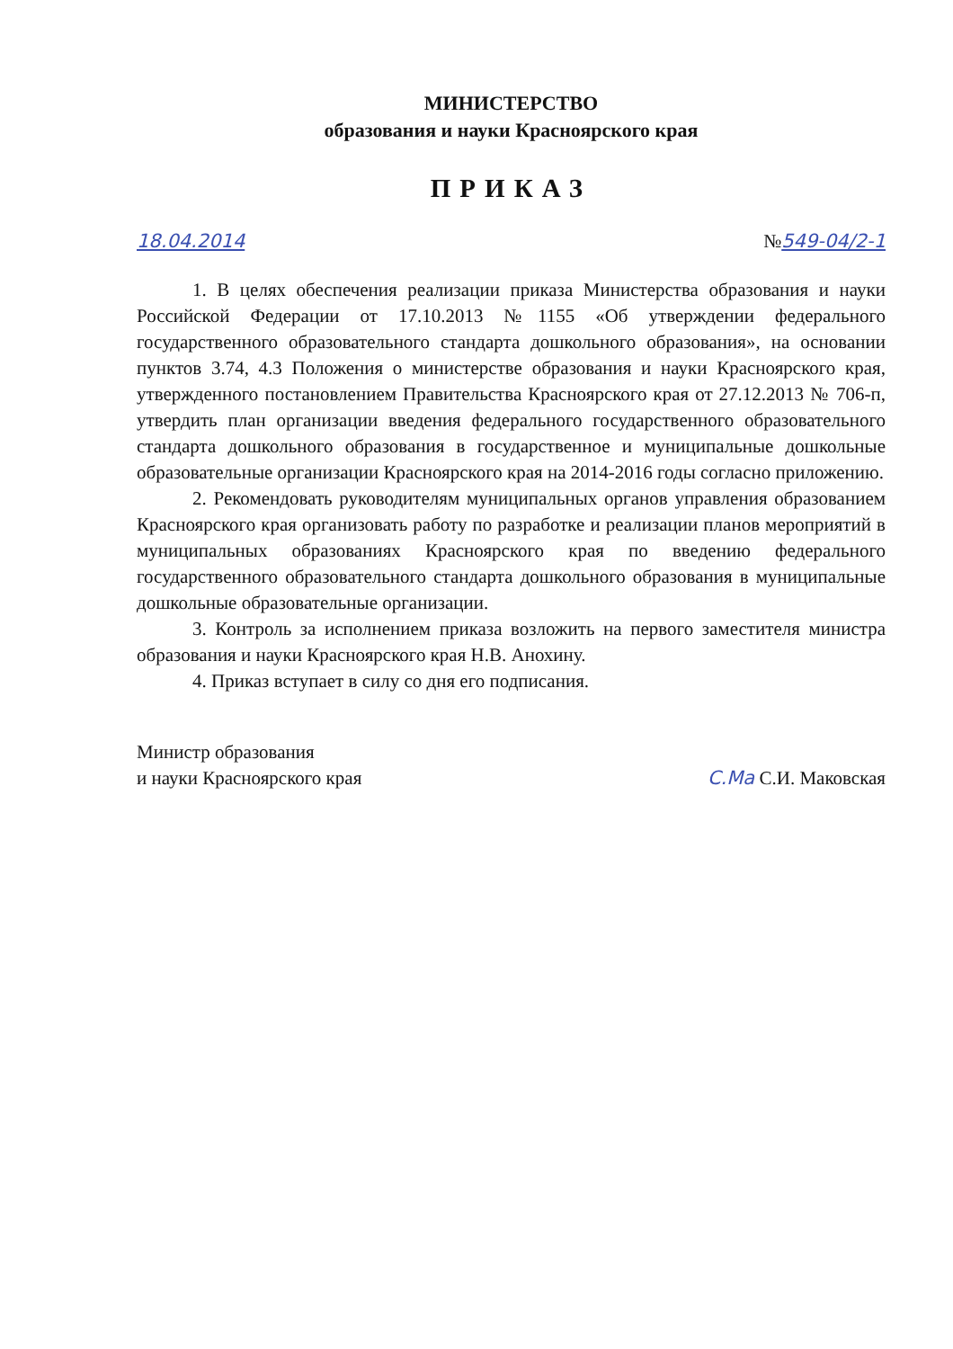МИНИСТЕРСТВО
образования и науки Красноярского края
ПРИКАЗ
18.04.2014 №549-04/2-1
1. В целях обеспечения реализации приказа Министерства образования и науки Российской Федерации от 17.10.2013 №1155 «Об утверждении федерального государственного образовательного стандарта дошкольного образования», на основании пунктов 3.74, 4.3 Положения о министерстве образования и науки Красноярского края, утвержденного постановлением Правительства Красноярского края от 27.12.2013 № 706-п, утвердить план организации введения федерального государственного образовательного стандарта дошкольного образования в государственное и муниципальные дошкольные образовательные организации Красноярского края на 2014-2016 годы согласно приложению.
2. Рекомендовать руководителям муниципальных органов управления образованием Красноярского края организовать работу по разработке и реализации планов мероприятий в муниципальных образованиях Красноярского края по введению федерального государственного образовательного стандарта дошкольного образования в муниципальные дошкольные образовательные организации.
3. Контроль за исполнением приказа возложить на первого заместителя министра образования и науки Красноярского края Н.В. Анохину.
4. Приказ вступает в силу со дня его подписания.
Министр образования
и науки Красноярского края
С.Ма С.И. Маковская